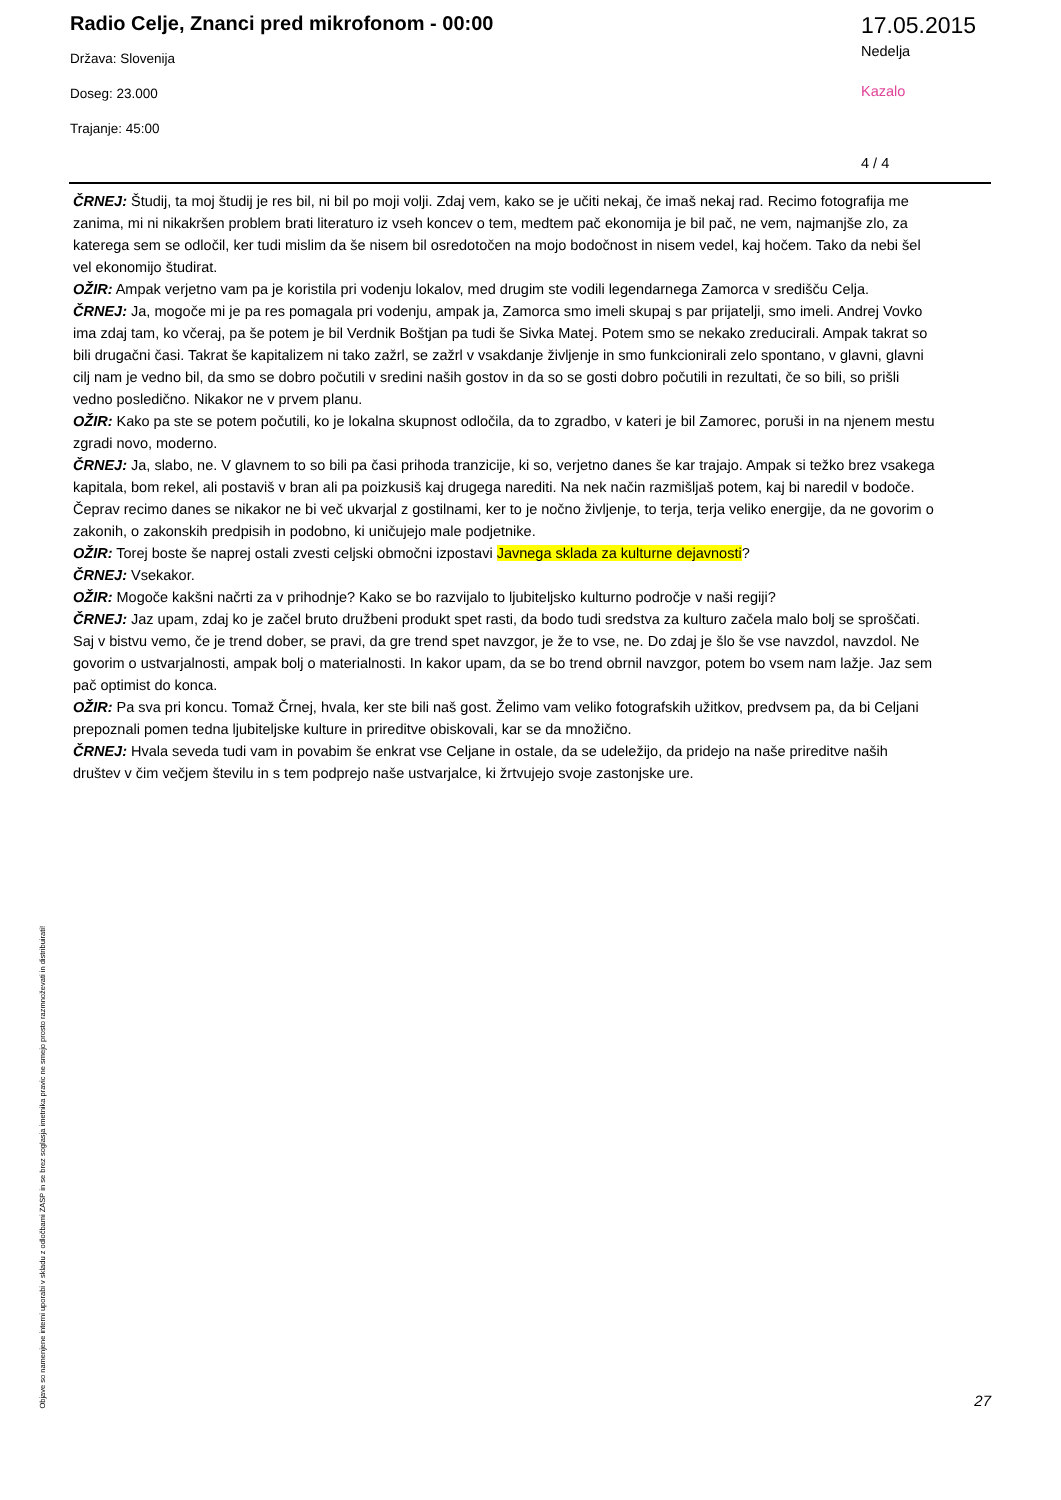Radio Celje, Znanci pred mikrofonom - 00:00
Država: Slovenija
Doseg: 23.000
Trajanje: 45:00
17.05.2015
Nedelja
Kazalo
4 / 4
ČRNEJ: Študij, ta moj študij je res bil, ni bil po moji volji. Zdaj vem, kako se je učiti nekaj, če imaš nekaj rad. Recimo fotografija me zanima, mi ni nikakršen problem brati literaturo iz vseh koncev o tem, medtem pač ekonomija je bil pač, ne vem, najmanjše zlo, za katerega sem se odločil, ker tudi mislim da še nisem bil osredotočen na mojo bodočnost in nisem vedel, kaj hočem. Tako da nebi šel vel ekonomijo študirat.
OŽIR: Ampak verjetno vam pa je koristila pri vodenju lokalov, med drugim ste vodili legendarnega Zamorca v središču Celja.
ČRNEJ: Ja, mogoče mi je pa res pomagala pri vodenju, ampak ja, Zamorca smo imeli skupaj s par prijatelji, smo imeli. Andrej Vovko ima zdaj tam, ko včeraj, pa še potem je bil Verdnik Boštjan pa tudi še Sivka Matej. Potem smo se nekako zreducirali. Ampak takrat so bili drugačni časi. Takrat še kapitalizem ni tako zažrl, se zažrl v vsakdanje življenje in smo funkcionirali zelo spontano, v glavni, glavni cilj nam je vedno bil, da smo se dobro počutili v sredini naših gostov in da so se gosti dobro počutili in rezultati, če so bili, so prišli vedno posledično. Nikakor ne v prvem planu.
OŽIR: Kako pa ste se potem počutili, ko je lokalna skupnost odločila, da to zgradbo, v kateri je bil Zamorec, poruši in na njenem mestu zgradi novo, moderno.
ČRNEJ: Ja, slabo, ne. V glavnem to so bili pa časi prihoda tranzicije, ki so, verjetno danes še kar trajajo. Ampak si težko brez vsakega kapitala, bom rekel, ali postaviš v bran ali pa poizkusiš kaj drugega narediti. Na nek način razmišljaš potem, kaj bi naredil v bodoče. Čeprav recimo danes se nikakor ne bi več ukvarjal z gostilnami, ker to je nočno življenje, to terja, terja veliko energije, da ne govorim o zakonih, o zakonskih predpisih in podobno, ki uničujejo male podjetnike.
OŽIR: Torej boste še naprej ostali zvesti celjski območni izpostavi Javnega sklada za kulturne dejavnosti?
ČRNEJ: Vsekakor.
OŽIR: Mogoče kakšni načrti za v prihodnje? Kako se bo razvijalo to ljubiteljsko kulturno področje v naši regiji?
ČRNEJ: Jaz upam, zdaj ko je začel bruto družbeni produkt spet rasti, da bodo tudi sredstva za kulturo začela malo bolj se sproščati. Saj v bistvu vemo, če je trend dober, se pravi, da gre trend spet navzgor, je že to vse, ne. Do zdaj je šlo še vse navzdol, navzdol. Ne govorim o ustvarjalnosti, ampak bolj o materialnosti. In kakor upam, da se bo trend obrnil navzgor, potem bo vsem nam lažje. Jaz sem pač optimist do konca.
OŽIR: Pa sva pri koncu. Tomaž Črnej, hvala, ker ste bili naš gost. Želimo vam veliko fotografskih užitkov, predvsem pa, da bi Celjani prepoznali pomen tedna ljubiteljske kulture in prireditve obiskovali, kar se da množično.
ČRNEJ: Hvala seveda tudi vam in povabim še enkrat vse Celjane in ostale, da se udeležijo, da pridejo na naše prireditve naših društev v čim večjem številu in s tem podprejo naše ustvarjalce, ki žrtvujejo svoje zastonjske ure.
Objave so namenjene interni uporabi v skladu z odločbami ZASP in se brez soglasja imetnika pravic ne smejo prosto razmnoževati in distribuirati!
27